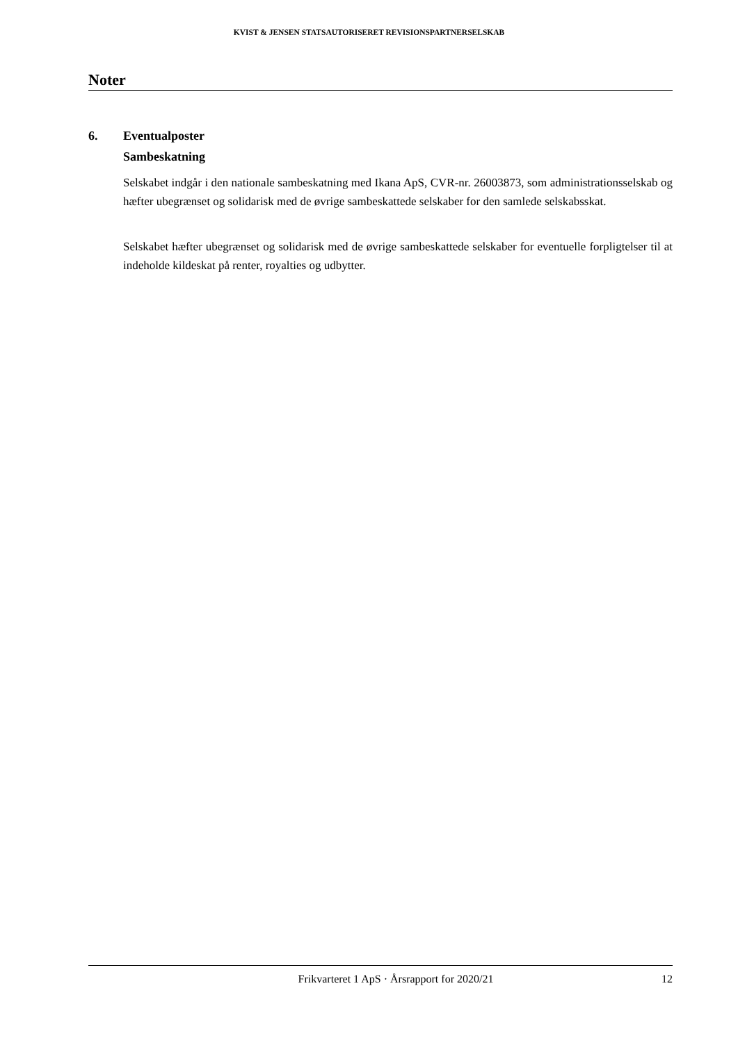KVIST & JENSEN STATSAUTORISERET REVISIONSPARTNERSELSKAB
Noter
6. Eventualposter
Sambeskatning
Selskabet indgår i den nationale sambeskatning med Ikana ApS, CVR-nr. 26003873, som administrationsselskab og hæfter ubegrænset og solidarisk med de øvrige sambeskattede selskaber for den samlede selskabsskat.
Selskabet hæfter ubegrænset og solidarisk med de øvrige sambeskattede selskaber for eventuelle forpligtelser til at indeholde kildeskat på renter, royalties og udbytter.
Frikvarteret 1 ApS · Årsrapport for 2020/21 12